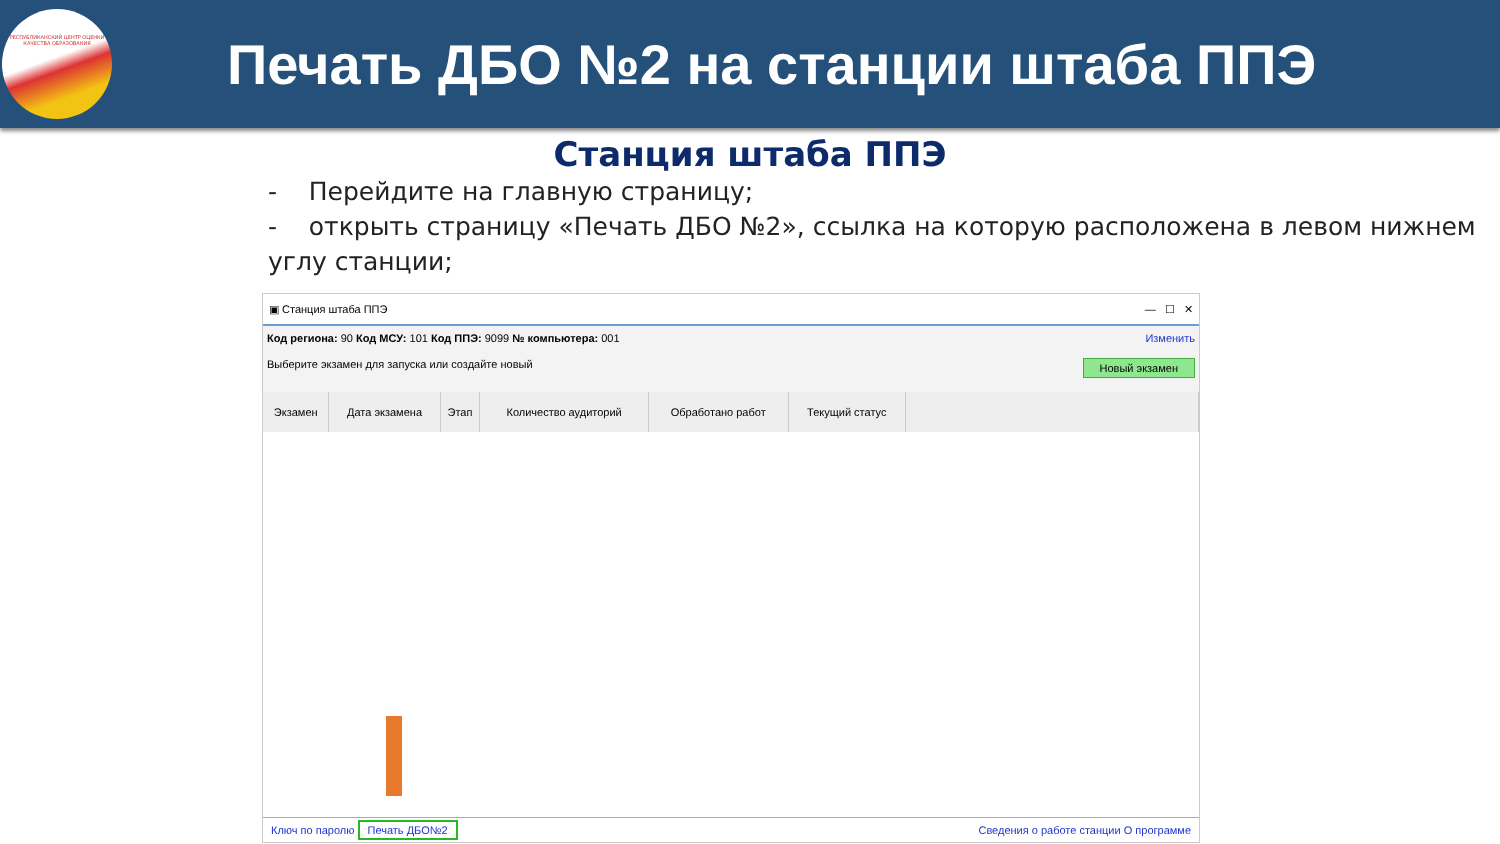РЕСПУБЛИКАНСКИЙ ЦЕНТР ОЦЕНКИ КАЧЕСТВА ОБРАЗОВАНИЯ
Печать ДБО №2 на станции штаба ППЭ
Станция штаба ППЭ
- Перейдите на главную страницу;
- открыть страницу «Печать ДБО №2», ссылка на которую расположена в левом нижнем углу станции;
▣ Станция штаба ППЭ — ☐ ✕
Код региона: 90 Код МСУ: 101 Код ППЭ: 9099 № компьютера: 001 Изменить
Выберите экзамен для запуска или создайте новый Новый экзамен
| Экзамен | Дата экзамена | Этап | Количество аудиторий | Обработано работ | Текущий статус | |
| --- | --- | --- | --- | --- | --- | --- |
Ключ по паролю Печать ДБО№2 Сведения о работе станции О программе